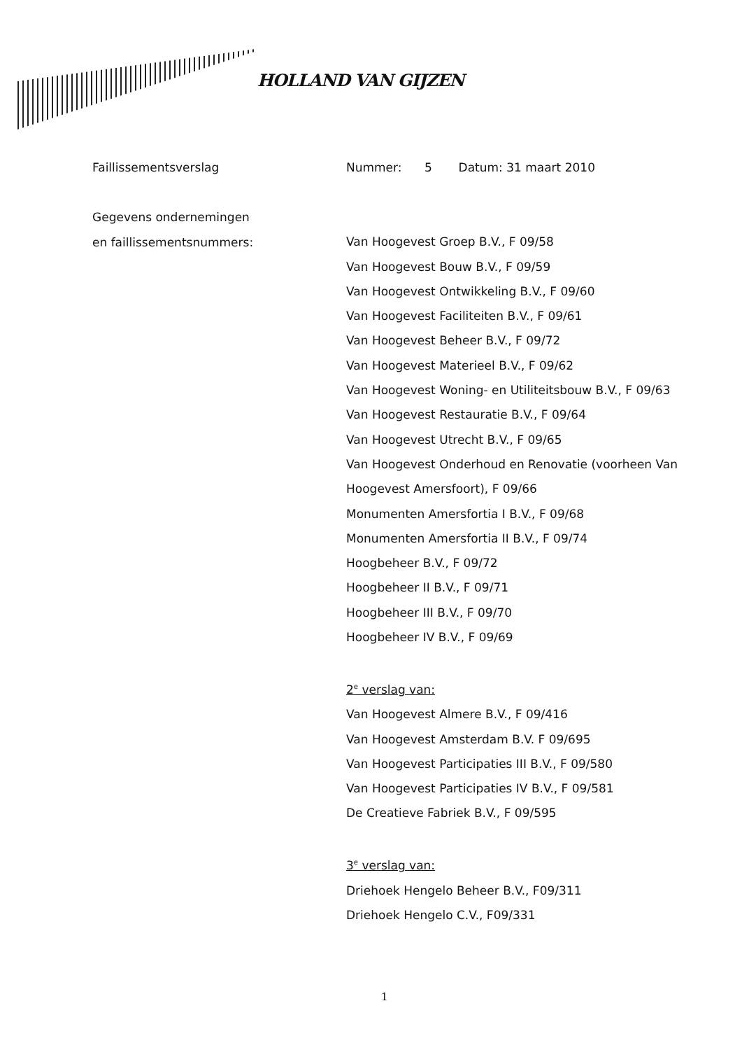HOLLAND VAN GIJZEN
Faillissementsverslag Nummer: 5 Datum: 31 maart 2010
Gegevens ondernemingen
en faillissementsnummers:
Van Hoogevest Groep B.V., F 09/58
Van Hoogevest Bouw B.V., F 09/59
Van Hoogevest Ontwikkeling B.V., F 09/60
Van Hoogevest Faciliteiten B.V., F 09/61
Van Hoogevest Beheer B.V., F 09/72
Van Hoogevest Materieel B.V., F 09/62
Van Hoogevest Woning- en Utiliteitsbouw B.V., F 09/63
Van Hoogevest Restauratie B.V., F 09/64
Van Hoogevest Utrecht B.V., F 09/65
Van Hoogevest Onderhoud en Renovatie (voorheen Van Hoogevest Amersfoort), F 09/66
Monumenten Amersfortia I B.V., F 09/68
Monumenten Amersfortia II B.V., F 09/74
Hoogbeheer B.V., F 09/72
Hoogbeheer II B.V., F 09/71
Hoogbeheer III B.V., F 09/70
Hoogbeheer IV B.V., F 09/69
2<sup>e</sup> verslag van:
Van Hoogevest Almere B.V., F 09/416
Van Hoogevest Amsterdam B.V. F 09/695
Van Hoogevest Participaties III B.V., F 09/580
Van Hoogevest Participaties IV B.V., F 09/581
De Creatieve Fabriek B.V., F 09/595
3<sup>e</sup> verslag van:
Driehoek Hengelo Beheer B.V., F09/311
Driehoek Hengelo C.V., F09/331
1